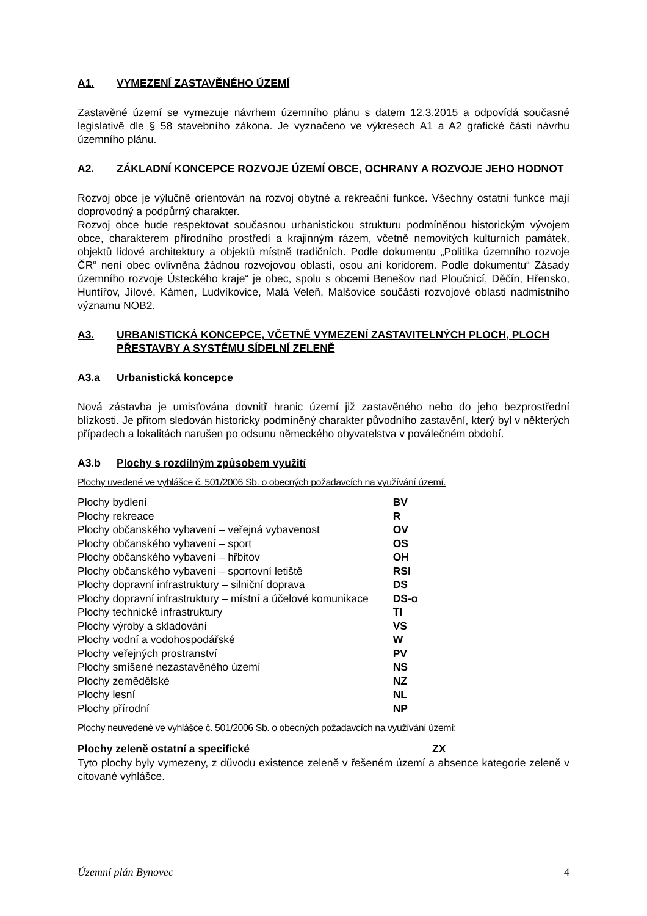A1. VYMEZENÍ ZASTAVĚNÉHO ÚZEMÍ
Zastavěné území se vymezuje návrhem územního plánu s datem 12.3.2015 a odpovídá současné legislativě dle § 58 stavebního zákona. Je vyznačeno ve výkresech A1 a A2 grafické části návrhu územního plánu.
A2. ZÁKLADNÍ KONCEPCE ROZVOJE ÚZEMÍ OBCE, OCHRANY A ROZVOJE JEHO HODNOT
Rozvoj obce je výlučně orientován na rozvoj obytné a rekreační funkce. Všechny ostatní funkce mají doprovodný a podpůrný charakter.
Rozvoj obce bude respektovat současnou urbanistickou strukturu podmíněnou historickým vývojem obce, charakterem přírodního prostředí a krajinným rázem, včetně nemovitých kulturních památek, objektů lidové architektury a objektů místně tradičních. Podle dokumentu „Politika územního rozvoje ČR“ není obec ovlivněna žádnou rozvojovou oblastí, osou ani koridorem. Podle dokumentu“ Zásady územního rozvoje Ústeckého kraje“ je obec, spolu s obcemi Benešov nad Ploučnicí, Děčín, Hřensko, Huntířov, Jílové, Kámen, Ludvíkovice, Malá Veleň, Malšovice součástí rozvojové oblasti nadmístního významu NOB2.
A3. URBANISTICKÁ KONCEPCE, VČETNĚ VYMEZENÍ ZASTAVITELNÝCH PLOCH, PLOCH PŘESTAVBY A SYSTÉMU SÍDELNÍ ZELENĚ
A3.a Urbanistická koncepce
Nová zástavba je umisťována dovnitř hranic území již zastavěného nebo do jeho bezprostřední blízkosti. Je přitom sledován historicky podmíněný charakter původního zastavění, který byl v některých případech a lokalitách narušen po odsunu německého obyvatelstva v poválečném období.
A3.b Plochy s rozdílným způsobem využití
Plochy uvedené ve vyhlášce č. 501/2006 Sb. o obecných požadavcích na využívání území.
| Plochy bydlení | BV |
| Plochy rekreace | R |
| Plochy občanského vybavení – veřejná vybavenost | OV |
| Plochy občanského vybavení – sport | OS |
| Plochy občanského vybavení – hřbitov | OH |
| Plochy občanského vybavení – sportovní letiště | RSI |
| Plochy dopravní infrastruktury – silniční doprava | DS |
| Plochy dopravní infrastruktury – místní a účelové komunikace | DS-o |
| Plochy technické infrastruktury | TI |
| Plochy výroby a skladování | VS |
| Plochy vodní a vodohospodářské | W |
| Plochy veřejných prostranství | PV |
| Plochy smíšené nezastavěného území | NS |
| Plochy zemědělské | NZ |
| Plochy lesní | NL |
| Plochy přírodní | NP |
Plochy neuvedené ve vyhlášce č. 501/2006 Sb. o obecných požadavcích na využívání území:
| Plochy zeleně ostatní a specifické | ZX |
Tyto plochy byly vymezeny, z důvodu existence zeleně v řešeném území a absence kategorie zeleně v citované vyhlášce.
Územní plán Bynovec 4